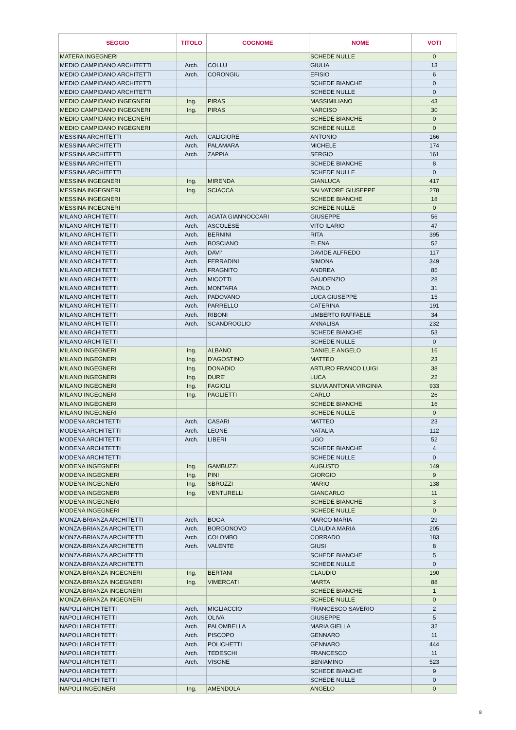| SEGGIO | TITOLO | COGNOME | NOME | VOTI |
| --- | --- | --- | --- | --- |
| MATERA INGEGNERI | | | SCHEDE NULLE | 0 |
| MEDIO CAMPIDANO ARCHITETTI | Arch. | COLLU | GIULIA | 13 |
| MEDIO CAMPIDANO ARCHITETTI | Arch. | CORONGIU | EFISIO | 6 |
| MEDIO CAMPIDANO ARCHITETTI | | | SCHEDE BIANCHE | 0 |
| MEDIO CAMPIDANO ARCHITETTI | | | SCHEDE NULLE | 0 |
| MEDIO CAMPIDANO INGEGNERI | Ing. | PIRAS | MASSIMILIANO | 43 |
| MEDIO CAMPIDANO INGEGNERI | Ing. | PIRAS | NARCISO | 30 |
| MEDIO CAMPIDANO INGEGNERI | | | SCHEDE BIANCHE | 0 |
| MEDIO CAMPIDANO INGEGNERI | | | SCHEDE NULLE | 0 |
| MESSINA ARCHITETTI | Arch. | CALIGIORE | ANTONIO | 166 |
| MESSINA ARCHITETTI | Arch. | PALAMARA | MICHELE | 174 |
| MESSINA ARCHITETTI | Arch. | ZAPPIA | SERGIO | 161 |
| MESSINA ARCHITETTI | | | SCHEDE BIANCHE | 8 |
| MESSINA ARCHITETTI | | | SCHEDE NULLE | 0 |
| MESSINA INGEGNERI | Ing. | MIRENDA | GIANLUCA | 417 |
| MESSINA INGEGNERI | Ing. | SCIACCA | SALVATORE GIUSEPPE | 278 |
| MESSINA INGEGNERI | | | SCHEDE BIANCHE | 18 |
| MESSINA INGEGNERI | | | SCHEDE NULLE | 0 |
| MILANO ARCHITETTI | Arch. | AGATA GIANNOCCARI | GIUSEPPE | 56 |
| MILANO ARCHITETTI | Arch. | ASCOLESE | VITO ILARIO | 47 |
| MILANO ARCHITETTI | Arch. | BERNINI | RITA | 395 |
| MILANO ARCHITETTI | Arch. | BOSCIANO | ELENA | 52 |
| MILANO ARCHITETTI | Arch. | DAVI' | DAVIDE ALFREDO | 117 |
| MILANO ARCHITETTI | Arch. | FERRADINI | SIMONA | 349 |
| MILANO ARCHITETTI | Arch. | FRAGNITO | ANDREA | 85 |
| MILANO ARCHITETTI | Arch. | MICOTTI | GAUDENZIO | 28 |
| MILANO ARCHITETTI | Arch. | MONTAFIA | PAOLO | 31 |
| MILANO ARCHITETTI | Arch. | PADOVANO | LUCA GIUSEPPE | 15 |
| MILANO ARCHITETTI | Arch. | PARRELLO | CATERINA | 191 |
| MILANO ARCHITETTI | Arch. | RIBONI | UMBERTO RAFFAELE | 34 |
| MILANO ARCHITETTI | Arch. | SCANDROGLIO | ANNALISA | 232 |
| MILANO ARCHITETTI | | | SCHEDE BIANCHE | 53 |
| MILANO ARCHITETTI | | | SCHEDE NULLE | 0 |
| MILANO INGEGNERI | Ing. | ALBANO | DANIELE ANGELO | 16 |
| MILANO INGEGNERI | Ing. | D'AGOSTINO | MATTEO | 23 |
| MILANO INGEGNERI | Ing. | DONADIO | ARTURO FRANCO LUIGI | 38 |
| MILANO INGEGNERI | Ing. | DURE' | LUCA | 22 |
| MILANO INGEGNERI | Ing. | FAGIOLI | SILVIA ANTONIA VIRGINIA | 933 |
| MILANO INGEGNERI | Ing. | PAGLIETTI | CARLO | 26 |
| MILANO INGEGNERI | | | SCHEDE BIANCHE | 16 |
| MILANO INGEGNERI | | | SCHEDE NULLE | 0 |
| MODENA ARCHITETTI | Arch. | CASARI | MATTEO | 23 |
| MODENA ARCHITETTI | Arch. | LEONE | NATALIA | 112 |
| MODENA ARCHITETTI | Arch. | LIBERI | UGO | 52 |
| MODENA ARCHITETTI | | | SCHEDE BIANCHE | 4 |
| MODENA ARCHITETTI | | | SCHEDE NULLE | 0 |
| MODENA INGEGNERI | Ing. | GAMBUZZI | AUGUSTO | 149 |
| MODENA INGEGNERI | Ing. | PINI | GIORGIO | 9 |
| MODENA INGEGNERI | Ing. | SBROZZI | MARIO | 138 |
| MODENA INGEGNERI | Ing. | VENTURELLI | GIANCARLO | 11 |
| MODENA INGEGNERI | | | SCHEDE BIANCHE | 3 |
| MODENA INGEGNERI | | | SCHEDE NULLE | 0 |
| MONZA-BRIANZA ARCHITETTI | Arch. | BOGA | MARCO MARIA | 29 |
| MONZA-BRIANZA ARCHITETTI | Arch. | BORGONOVO | CLAUDIA MARIA | 205 |
| MONZA-BRIANZA ARCHITETTI | Arch. | COLOMBO | CORRADO | 183 |
| MONZA-BRIANZA ARCHITETTI | Arch. | VALENTE | GIUSI | 8 |
| MONZA-BRIANZA ARCHITETTI | | | SCHEDE BIANCHE | 5 |
| MONZA-BRIANZA ARCHITETTI | | | SCHEDE NULLE | 0 |
| MONZA-BRIANZA INGEGNERI | Ing. | BERTANI | CLAUDIO | 190 |
| MONZA-BRIANZA INGEGNERI | Ing. | VIMERCATI | MARTA | 88 |
| MONZA-BRIANZA INGEGNERI | | | SCHEDE BIANCHE | 1 |
| MONZA-BRIANZA INGEGNERI | | | SCHEDE NULLE | 0 |
| NAPOLI ARCHITETTI | Arch. | MIGLIACCIO | FRANCESCO SAVERIO | 2 |
| NAPOLI ARCHITETTI | Arch. | OLIVA | GIUSEPPE | 5 |
| NAPOLI ARCHITETTI | Arch. | PALOMBELLA | MARIA GIELLA | 32 |
| NAPOLI ARCHITETTI | Arch. | PISCOPO | GENNARO | 11 |
| NAPOLI ARCHITETTI | Arch. | POLICHETTI | GENNARO | 444 |
| NAPOLI ARCHITETTI | Arch. | TEDESCHI | FRANCESCO | 11 |
| NAPOLI ARCHITETTI | Arch. | VISONE | BENIAMINO | 523 |
| NAPOLI ARCHITETTI | | | SCHEDE BIANCHE | 9 |
| NAPOLI ARCHITETTI | | | SCHEDE NULLE | 0 |
| NAPOLI INGEGNERI | Ing. | AMENDOLA | ANGELO | 0 |
8